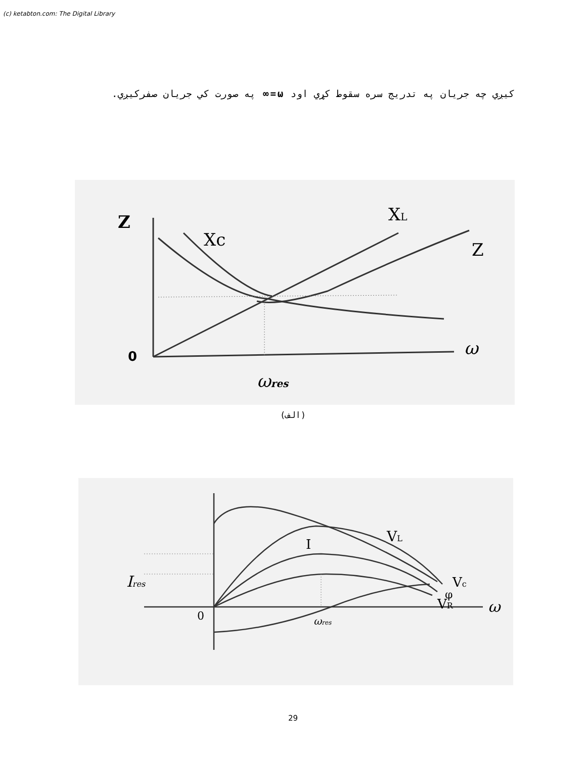(c) ketabton.com: The Digital Library
کیږي چه جریان په تدریج سره سقوط کړي اود ω=∞ په صورت کي جریان صفرکیږي.
Z
Xc
XL
Z
0
ω
ωres
(الف)
VL
I
Vc
φ
VR
ω
0
ωres
Ires
29